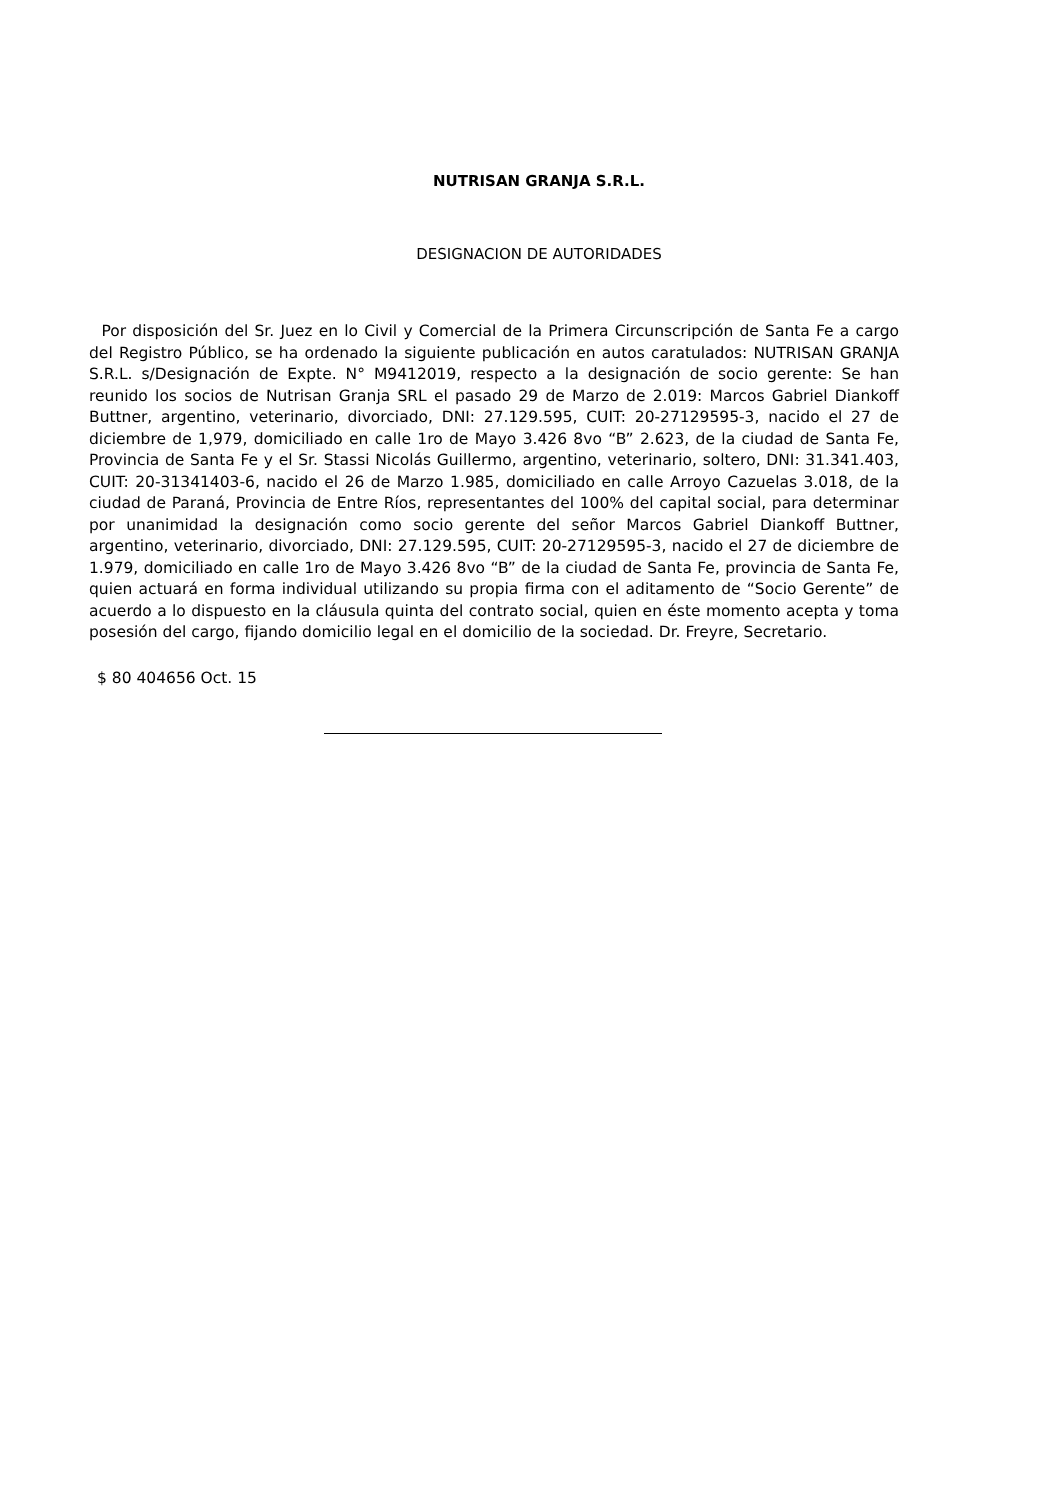NUTRISAN GRANJA S.R.L.
DESIGNACION DE AUTORIDADES
Por disposición del Sr. Juez en lo Civil y Comercial de la Primera Circunscripción de Santa Fe a cargo del Registro Público, se ha ordenado la siguiente publicación en autos caratulados: NUTRISAN GRANJA S.R.L. s/Designación de Expte. N° M9412019, respecto a la designación de socio gerente: Se han reunido los socios de Nutrisan Granja SRL el pasado 29 de Marzo de 2.019: Marcos Gabriel Diankoff Buttner, argentino, veterinario, divorciado, DNI: 27.129.595, CUIT: 20-27129595-3, nacido el 27 de diciembre de 1,979, domiciliado en calle 1ro de Mayo 3.426 8vo “B” 2.623, de la ciudad de Santa Fe, Provincia de Santa Fe y el Sr. Stassi Nicolás Guillermo, argentino, veterinario, soltero, DNI: 31.341.403, CUIT: 20-31341403-6, nacido el 26 de Marzo 1.985, domiciliado en calle Arroyo Cazuelas 3.018, de la ciudad de Paraná, Provincia de Entre Ríos, representantes del 100% del capital social, para determinar por unanimidad la designación como socio gerente del señor Marcos Gabriel Diankoff Buttner, argentino, veterinario, divorciado, DNI: 27.129.595, CUIT: 20-27129595-3, nacido el 27 de diciembre de 1.979, domiciliado en calle 1ro de Mayo 3.426 8vo “B” de la ciudad de Santa Fe, provincia de Santa Fe, quien actuará en forma individual utilizando su propia firma con el aditamento de “Socio Gerente” de acuerdo a lo dispuesto en la cláusula quinta del contrato social, quien en éste momento acepta y toma posesión del cargo, fijando domicilio legal en el domicilio de la sociedad. Dr. Freyre, Secretario.
$ 80 404656 Oct. 15